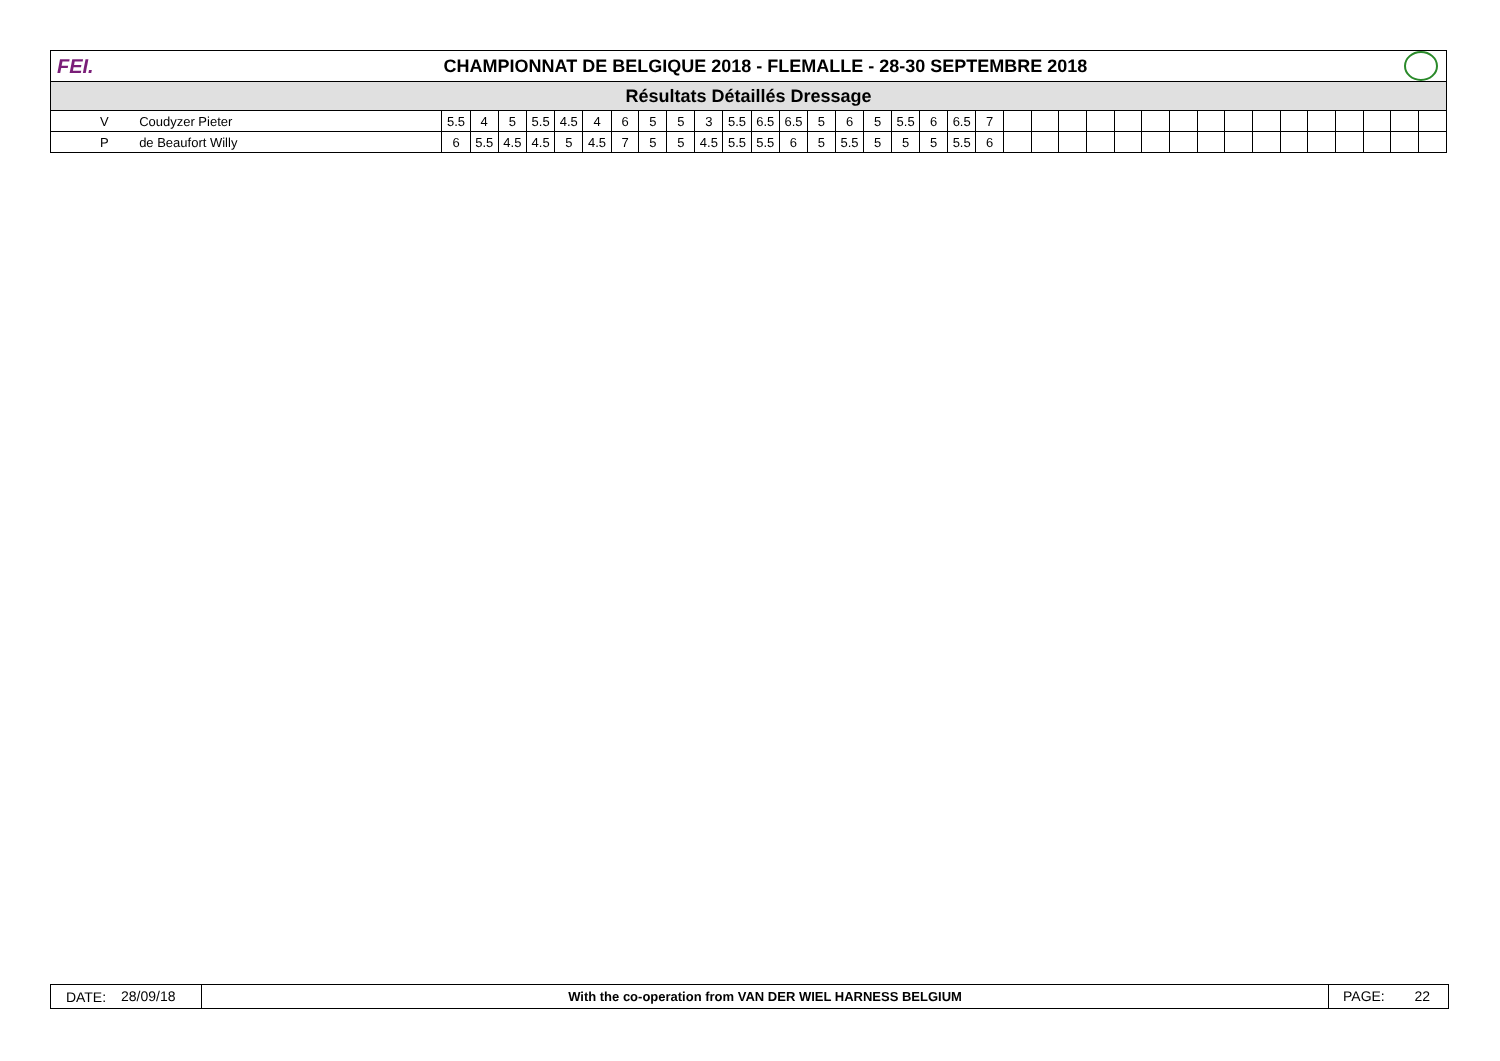FEI.
CHAMPIONNAT DE BELGIQUE 2018 - FLEMALLE - 28-30 SEPTEMBRE 2018
Résultats Détaillés Dressage
| | V | Coudyzer Pieter | 5.5 | 4 | 5 | 5.5 | 4.5 | 4 | 6 | 5 | 5 | 3 | 5.5 | 6.5 | 6.5 | 5 | 6 | 5 | 5.5 | 6 | 6.5 | 7 | | | | | | | | | | | | | | | | |
| | P | de Beaufort Willy | 6 | 5.5 | 4.5 | 4.5 | 5 | 4.5 | 7 | 5 | 5 | 4.5 | 5.5 | 5.5 | 6 | 5 | 5.5 | 5 | 5 | 5 | 5.5 | 6 | | | | | | | | | | | | | | | | |
DATE:
28/09/18
With the co-operation from VAN DER WIEL HARNESS BELGIUM
PAGE: 22